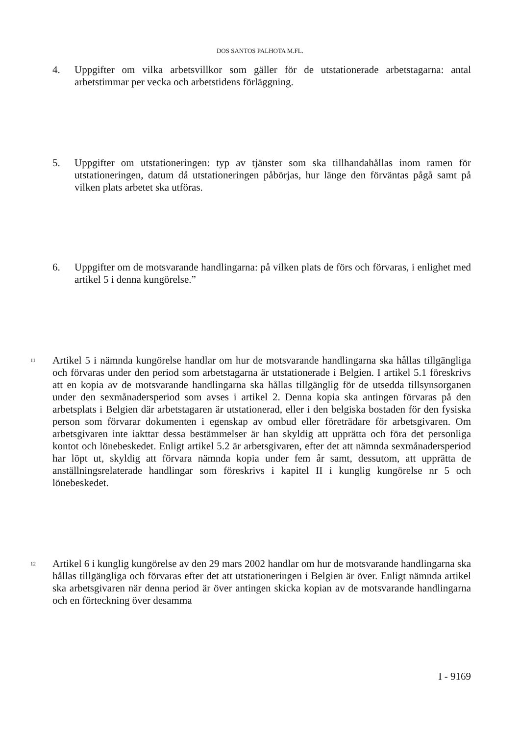DOS SANTOS PALHOTA M.FL.
4. Uppgifter om vilka arbetsvillkor som gäller för de utstationerade arbetstagarna: antal arbetstimmar per vecka och arbetstidens förläggning.
5. Uppgifter om utstationeringen: typ av tjänster som ska tillhandahållas inom ramen för utstationeringen, datum då utstationeringen påbörjas, hur länge den förväntas pågå samt på vilken plats arbetet ska utföras.
6. Uppgifter om de motsvarande handlingarna: på vilken plats de förs och förvaras, i enlighet med artikel 5 i denna kungörelse.”
11
Artikel 5 i nämnda kungörelse handlar om hur de motsvarande handlingarna ska hållas tillgängliga och förvaras under den period som arbetstagarna är utstationerade i Belgien. I artikel 5.1 föreskrivs att en kopia av de motsvarande handlingarna ska hållas tillgänglig för de utsedda tillsynsorganen under den sexmånadersperiod som avses i artikel 2. Denna kopia ska antingen förvaras på den arbetsplats i Belgien där arbetstagaren är utstationerad, eller i den belgiska bostaden för den fysiska person som förvarar dokumenten i egenskap av ombud eller företrädare för arbetsgivaren. Om arbetsgivaren inte iakttar dessa bestämmelser är han skyldig att upprätta och föra det personliga kontot och lönebeskedet. Enligt artikel 5.2 är arbetsgivaren, efter det att nämnda sexmånadersperiod har löpt ut, skyldig att förvara nämnda kopia under fem år samt, dessutom, att upprätta de anställningsrelaterade handlingar som föreskrivs i kapitel II i kunglig kungörelse nr 5 och lönebeskedet.
12
Artikel 6 i kunglig kungörelse av den 29 mars 2002 handlar om hur de motsvarande handlingarna ska hållas tillgängliga och förvaras efter det att utstationeringen i Belgien är över. Enligt nämnda artikel ska arbetsgivaren när denna period är över antingen skicka kopian av de motsvarande handlingarna och en förteckning över desamma
I - 9169